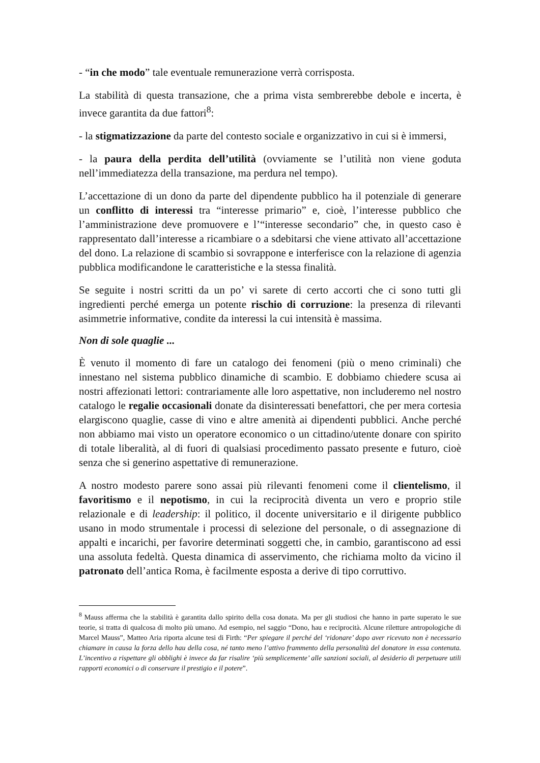- “in che modo” tale eventuale remunerazione verrà corrisposta.
La stabilità di questa transazione, che a prima vista sembrerebbe debole e incerta, è invece garantita da due fattori<sup>8</sup>:
- la stigmatizzazione da parte del contesto sociale e organizzativo in cui si è immersi,
- la paura della perdita dell’utilità (ovviamente se l’utilità non viene goduta nell’immediatezza della transazione, ma perdura nel tempo).
L’accettazione di un dono da parte del dipendente pubblico ha il potenziale di generare un conflitto di interessi tra “interesse primario” e, cioè, l’interesse pubblico che l’amministrazione deve promuovere e l’“interesse secondario” che, in questo caso è rappresentato dall’interesse a ricambiare o a sdebitarsi che viene attivato all’accettazione del dono. La relazione di scambio si sovrappone e interferisce con la relazione di agenzia pubblica modificandone le caratteristiche e la stessa finalità.
Se seguite i nostri scritti da un po’ vi sarete di certo accorti che ci sono tutti gli ingredienti perché emerga un potente rischio di corruzione: la presenza di rilevanti asimmetrie informative, condite da interessi la cui intensità è massima.
Non di sole quaglie ...
È venuto il momento di fare un catalogo dei fenomeni (più o meno criminali) che innestano nel sistema pubblico dinamiche di scambio. E dobbiamo chiedere scusa ai nostri affezionati lettori: contrariamente alle loro aspettative, non includeremo nel nostro catalogo le regalie occasionali donate da disinteressati benefattori, che per mera cortesia elargiscono quaglie, casse di vino e altre amenità ai dipendenti pubblici. Anche perché non abbiamo mai visto un operatore economico o un cittadino/utente donare con spirito di totale liberalità, al di fuori di qualsiasi procedimento passato presente e futuro, cioè senza che si generino aspettative di remunerazione.
A nostro modesto parere sono assai più rilevanti fenomeni come il clientelismo, il favoritismo e il nepotismo, in cui la reciprocità diventa un vero e proprio stile relazionale e di leadership: il politico, il docente universitario e il dirigente pubblico usano in modo strumentale i processi di selezione del personale, o di assegnazione di appalti e incarichi, per favorire determinati soggetti che, in cambio, garantiscono ad essi una assoluta fedeltà. Questa dinamica di asservimento, che richiama molto da vicino il patronato dell’antica Roma, è facilmente esposta a derive di tipo corruttivo.
<sup>8</sup> Mauss afferma che la stabilità è garantita dallo spirito della cosa donata. Ma per gli studiosi che hanno in parte superato le sue teorie, si tratta di qualcosa di molto più umano. Ad esempio, nel saggio “Dono, hau e reciprocità. Alcune riletture antropologiche di Marcel Mauss”, Matteo Aria riporta alcune tesi di Firth: “Per spiegare il perché del ‘ridonare’ dopo aver ricevuto non è necessario chiamare in causa la forza dello hau della cosa, né tanto meno l’attivo frammento della personalità del donatore in essa contenuta. L’incentivo a rispettare gli obblighi è invece da far risalire ‘più semplicemente’ alle sanzioni sociali, al desiderio di perpetuare utili rapporti economici o di conservare il prestigio e il potere”.